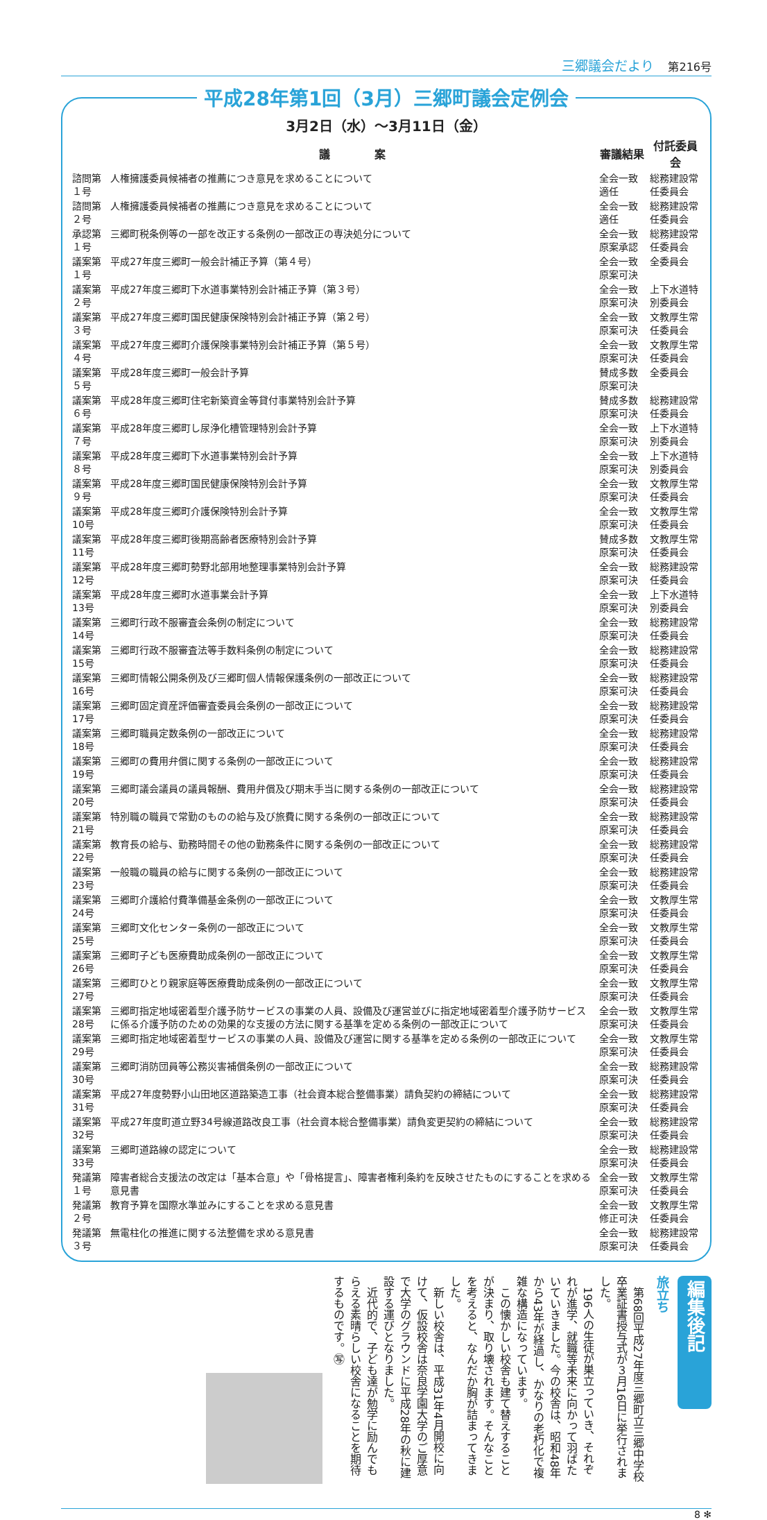三郷議会だより 第216号
平成28年第1回（3月）三郷町議会定例会
3月2日（水）～3月11日（金）
| | 議 案 | 審議結果 | 付託委員会 |
| --- | --- | --- | --- |
| 諮問第１号 | 人権擁護委員候補者の推薦につき意見を求めることについて | 全会一致適任 | 総務建設常任委員会 |
| 諮問第２号 | 人権擁護委員候補者の推薦につき意見を求めることについて | 全会一致適任 | 総務建設常任委員会 |
| 承認第１号 | 三郷町税条例等の一部を改正する条例の一部改正の専決処分について | 全会一致原案承認 | 総務建設常任委員会 |
| 議案第１号 | 平成27年度三郷町一般会計補正予算（第４号） | 全会一致原案可決 | 全委員会 |
| 議案第２号 | 平成27年度三郷町下水道事業特別会計補正予算（第３号） | 全会一致原案可決 | 上下水道特別委員会 |
| 議案第３号 | 平成27年度三郷町国民健康保険特別会計補正予算（第２号） | 全会一致原案可決 | 文教厚生常任委員会 |
| 議案第４号 | 平成27年度三郷町介護保険事業特別会計補正予算（第５号） | 全会一致原案可決 | 文教厚生常任委員会 |
| 議案第５号 | 平成28年度三郷町一般会計予算 | 賛成多数原案可決 | 全委員会 |
| 議案第６号 | 平成28年度三郷町住宅新築資金等貸付事業特別会計予算 | 賛成多数原案可決 | 総務建設常任委員会 |
| 議案第７号 | 平成28年度三郷町し尿浄化槽管理特別会計予算 | 全会一致原案可決 | 上下水道特別委員会 |
| 議案第８号 | 平成28年度三郷町下水道事業特別会計予算 | 全会一致原案可決 | 上下水道特別委員会 |
| 議案第９号 | 平成28年度三郷町国民健康保険特別会計予算 | 全会一致原案可決 | 文教厚生常任委員会 |
| 議案第10号 | 平成28年度三郷町介護保険特別会計予算 | 全会一致原案可決 | 文教厚生常任委員会 |
| 議案第11号 | 平成28年度三郷町後期高齢者医療特別会計予算 | 賛成多数原案可決 | 文教厚生常任委員会 |
| 議案第12号 | 平成28年度三郷町勢野北部用地整理事業特別会計予算 | 全会一致原案可決 | 総務建設常任委員会 |
| 議案第13号 | 平成28年度三郷町水道事業会計予算 | 全会一致原案可決 | 上下水道特別委員会 |
| 議案第14号 | 三郷町行政不服審査会条例の制定について | 全会一致原案可決 | 総務建設常任委員会 |
| 議案第15号 | 三郷町行政不服審査法等手数料条例の制定について | 全会一致原案可決 | 総務建設常任委員会 |
| 議案第16号 | 三郷町情報公開条例及び三郷町個人情報保護条例の一部改正について | 全会一致原案可決 | 総務建設常任委員会 |
| 議案第17号 | 三郷町固定資産評価審査委員会条例の一部改正について | 全会一致原案可決 | 総務建設常任委員会 |
| 議案第18号 | 三郷町職員定数条例の一部改正について | 全会一致原案可決 | 総務建設常任委員会 |
| 議案第19号 | 三郷町の費用弁償に関する条例の一部改正について | 全会一致原案可決 | 総務建設常任委員会 |
| 議案第20号 | 三郷町議会議員の議員報酬、費用弁償及び期末手当に関する条例の一部改正について | 全会一致原案可決 | 総務建設常任委員会 |
| 議案第21号 | 特別職の職員で常勤のものの給与及び旅費に関する条例の一部改正について | 全会一致原案可決 | 総務建設常任委員会 |
| 議案第22号 | 教育長の給与、勤務時間その他の勤務条件に関する条例の一部改正について | 全会一致原案可決 | 総務建設常任委員会 |
| 議案第23号 | 一般職の職員の給与に関する条例の一部改正について | 全会一致原案可決 | 総務建設常任委員会 |
| 議案第24号 | 三郷町介護給付費準備基金条例の一部改正について | 全会一致原案可決 | 文教厚生常任委員会 |
| 議案第25号 | 三郷町文化センター条例の一部改正について | 全会一致原案可決 | 文教厚生常任委員会 |
| 議案第26号 | 三郷町子ども医療費助成条例の一部改正について | 全会一致原案可決 | 文教厚生常任委員会 |
| 議案第27号 | 三郷町ひとり親家庭等医療費助成条例の一部改正について | 全会一致原案可決 | 文教厚生常任委員会 |
| 議案第28号 | 三郷町指定地域密着型介護予防サービスの事業の人員、設備及び運営並びに指定地域密着型介護予防サービスに係る介護予防のための効果的な支援の方法に関する基準を定める条例の一部改正について | 全会一致原案可決 | 文教厚生常任委員会 |
| 議案第29号 | 三郷町指定地域密着型サービスの事業の人員、設備及び運営に関する基準を定める条例の一部改正について | 全会一致原案可決 | 文教厚生常任委員会 |
| 議案第30号 | 三郷町消防団員等公務災害補償条例の一部改正について | 全会一致原案可決 | 総務建設常任委員会 |
| 議案第31号 | 平成27年度勢野小山田地区道路築造工事（社会資本総合整備事業）請負契約の締結について | 全会一致原案可決 | 総務建設常任委員会 |
| 議案第32号 | 平成27年度町道立野34号線道路改良工事（社会資本総合整備事業）請負変更契約の締結について | 全会一致原案可決 | 総務建設常任委員会 |
| 議案第33号 | 三郷町道路線の認定について | 全会一致原案可決 | 総務建設常任委員会 |
| 発議第１号 | 障害者総合支援法の改定は「基本合意」や「骨格提言」、障害者権利条約を反映させたものにすることを求める意見書 | 全会一致原案可決 | 文教厚生常任委員会 |
| 発議第２号 | 教育予算を国際水準並みにすることを求める意見書 | 全会一致修正可決 | 文教厚生常任委員会 |
| 発議第３号 | 無電柱化の推進に関する法整備を求める意見書 | 全会一致原案可決 | 総務建設常任委員会 |
編集後記
旅立ち
　第68回平成27年度三郷町立三郷中学校卒業証書授与式が３月16日に挙行されました。
　196人の生徒が巣立っていき、それぞれが進学、就職等未来に向かって羽ばたいていきました。今の校舎は、昭和48年から43年が経過し、かなりの老朽化で複雑な構造になっています。
　この懐かしい校舎も建て替えすることが決まり、取り壊されます。そんなことを考えると、なんだか胸が詰まってきました。
　新しい校舎は、平成31年4月開校に向けて、仮設校舎は奈良学園大学のご厚意で大学のグラウンドに平成28年の秋に建設する運びとなりました。
　近代的で、子ども達が勉学に励んでもらえる素晴らしい校舎になることを期待するものです。㊢
8 ✻